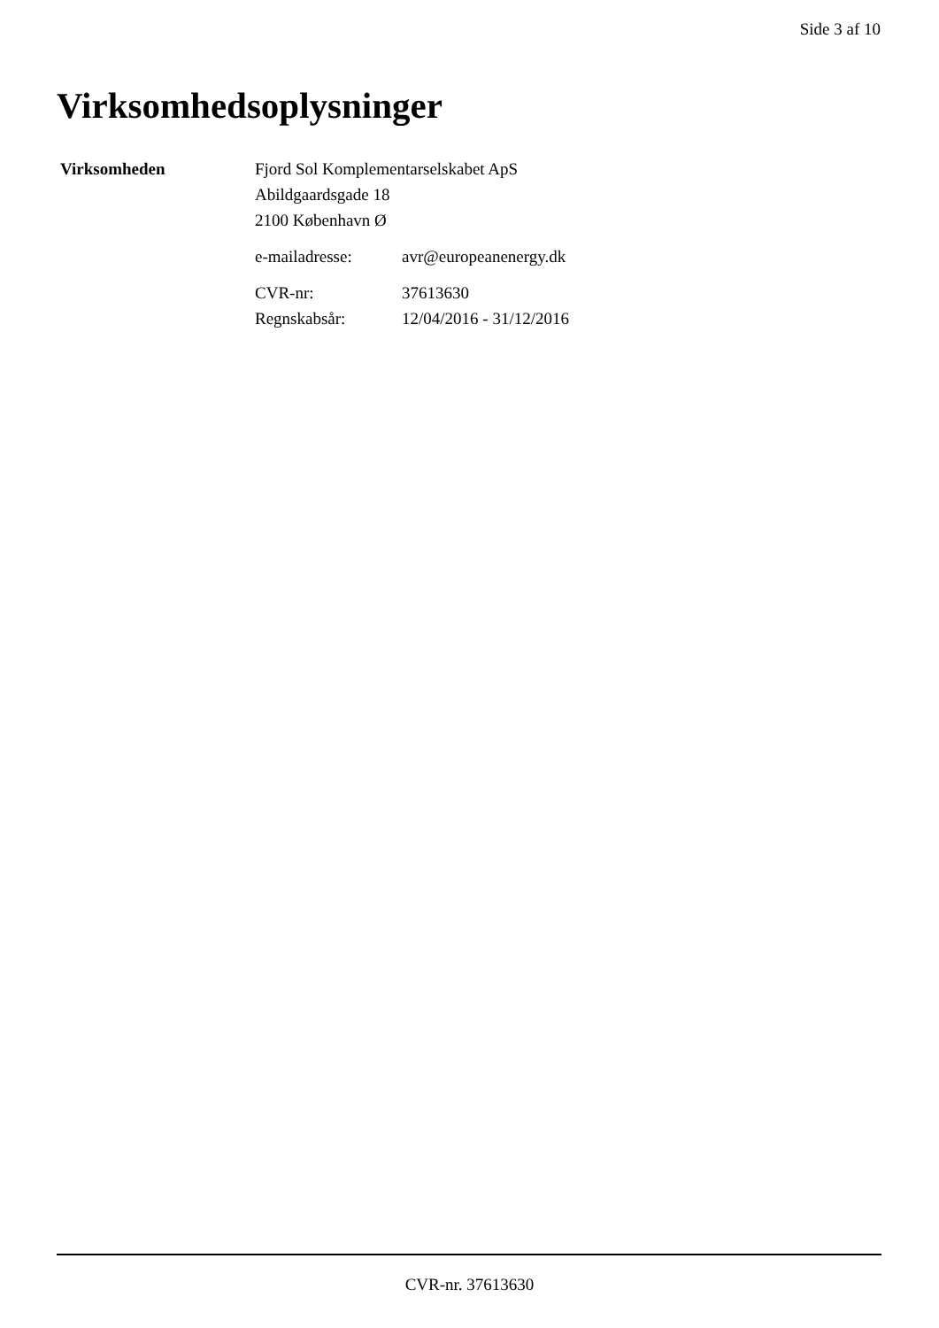Side 3 af 10
Virksomhedsoplysninger
Virksomheden Fjord Sol Komplementarselskabet ApS
Abildgaardsgade 18
2100 København Ø
e-mailadresse: avr@europeanenergy.dk
CVR-nr: 37613630
Regnskabsår: 12/04/2016 - 31/12/2016
CVR-nr. 37613630